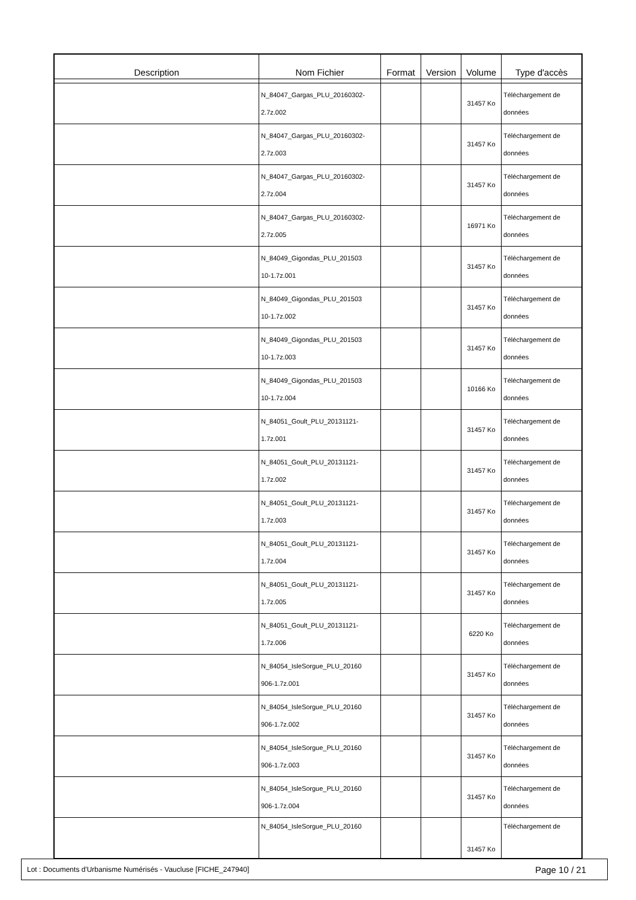| Description | Nom Fichier | Format | Version | Volume | Type d'accès |
| --- | --- | --- | --- | --- | --- |
| | N_84047_Gargas_PLU_20160302- 2.7z.002 | | | 31457 Ko | Téléchargement de données |
| | N_84047_Gargas_PLU_20160302- 2.7z.003 | | | 31457 Ko | Téléchargement de données |
| | N_84047_Gargas_PLU_20160302- 2.7z.004 | | | 31457 Ko | Téléchargement de données |
| | N_84047_Gargas_PLU_20160302- 2.7z.005 | | | 16971 Ko | Téléchargement de données |
| | N_84049_Gigondas_PLU_201503 10-1.7z.001 | | | 31457 Ko | Téléchargement de données |
| | N_84049_Gigondas_PLU_201503 10-1.7z.002 | | | 31457 Ko | Téléchargement de données |
| | N_84049_Gigondas_PLU_201503 10-1.7z.003 | | | 31457 Ko | Téléchargement de données |
| | N_84049_Gigondas_PLU_201503 10-1.7z.004 | | | 10166 Ko | Téléchargement de données |
| | N_84051_Goult_PLU_20131121- 1.7z.001 | | | 31457 Ko | Téléchargement de données |
| | N_84051_Goult_PLU_20131121- 1.7z.002 | | | 31457 Ko | Téléchargement de données |
| | N_84051_Goult_PLU_20131121- 1.7z.003 | | | 31457 Ko | Téléchargement de données |
| | N_84051_Goult_PLU_20131121- 1.7z.004 | | | 31457 Ko | Téléchargement de données |
| | N_84051_Goult_PLU_20131121- 1.7z.005 | | | 31457 Ko | Téléchargement de données |
| | N_84051_Goult_PLU_20131121- 1.7z.006 | | | 6220 Ko | Téléchargement de données |
| | N_84054_IsleSorgue_PLU_20160 906-1.7z.001 | | | 31457 Ko | Téléchargement de données |
| | N_84054_IsleSorgue_PLU_20160 906-1.7z.002 | | | 31457 Ko | Téléchargement de données |
| | N_84054_IsleSorgue_PLU_20160 906-1.7z.003 | | | 31457 Ko | Téléchargement de données |
| | N_84054_IsleSorgue_PLU_20160 906-1.7z.004 | | | 31457 Ko | Téléchargement de données |
| | N_84054_IsleSorgue_PLU_20160 | | | 31457 Ko | Téléchargement de |
Lot : Documents d'Urbanisme Numérisés - Vaucluse [FICHE_247940] Page 10 / 21